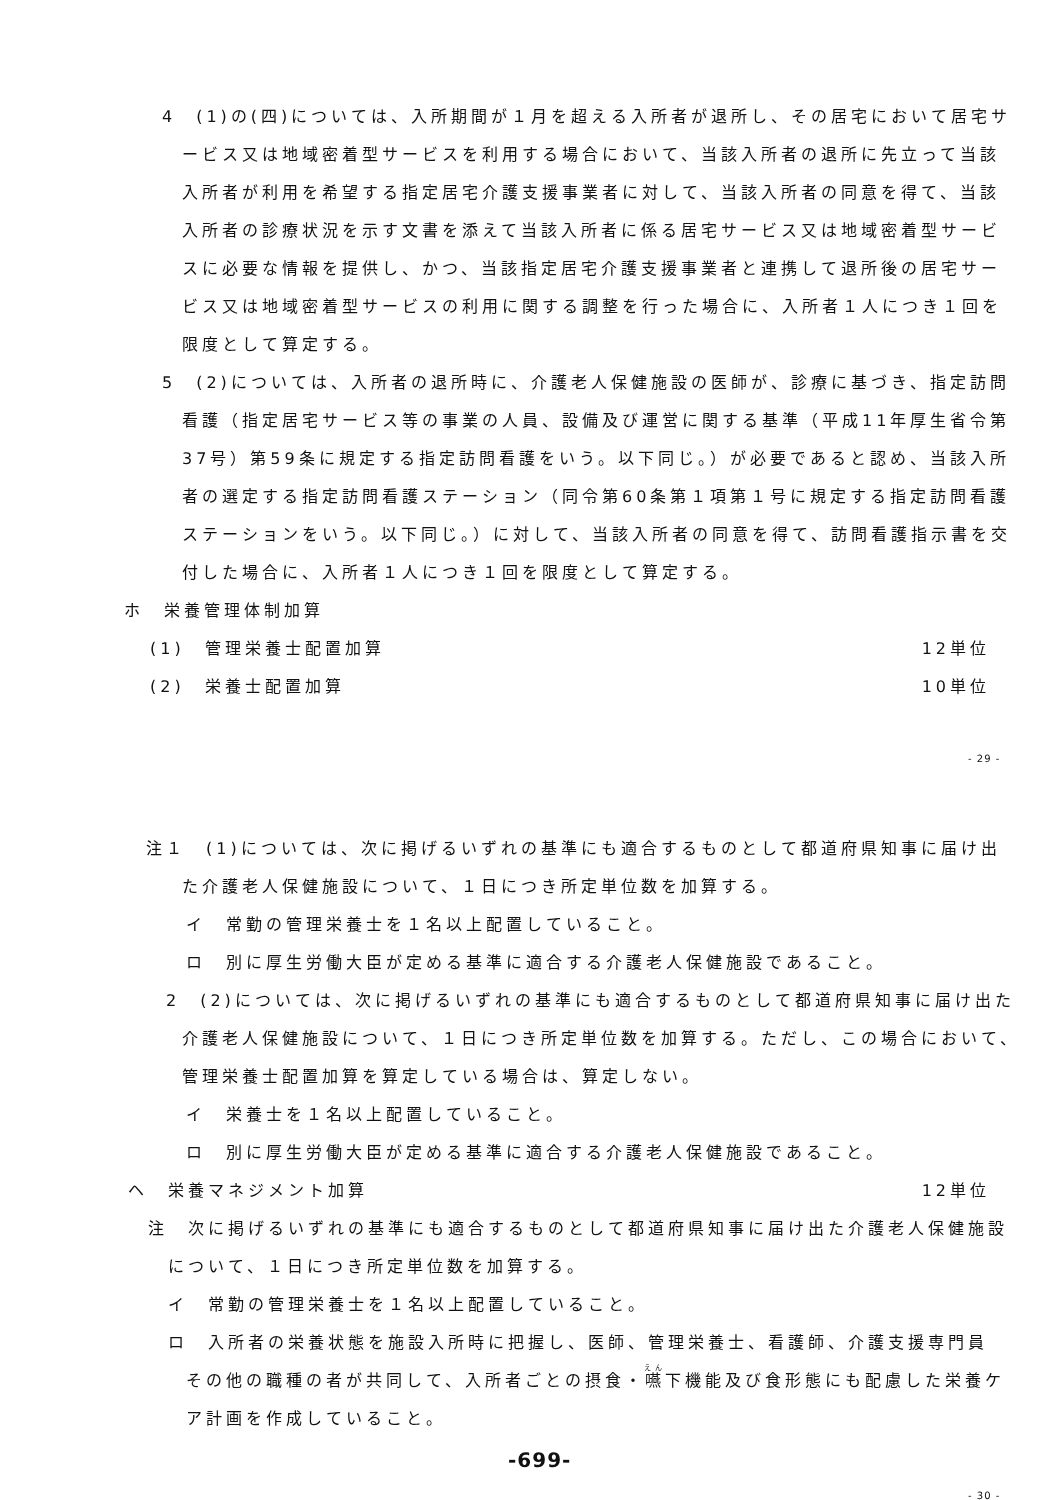4　(1)の(四)については、入所期間が１月を超える入所者が退所し、その居宅において居宅サービス又は地域密着型サービスを利用する場合において、当該入所者の退所に先立って当該入所者が利用を希望する指定居宅介護支援事業者に対して、当該入所者の同意を得て、当該入所者の診療状況を示す文書を添えて当該入所者に係る居宅サービス又は地域密着型サービスに必要な情報を提供し、かつ、当該指定居宅介護支援事業者と連携して退所後の居宅サービス又は地域密着型サービスの利用に関する調整を行った場合に、入所者１人につき１回を限度として算定する。
5　(2)については、入所者の退所時に、介護老人保健施設の医師が、診療に基づき、指定訪問看護（指定居宅サービス等の事業の人員、設備及び運営に関する基準（平成11年厚生省令第37号）第59条に規定する指定訪問看護をいう。以下同じ。）が必要であると認め、当該入所者の選定する指定訪問看護ステーション（同令第60条第１項第１号に規定する指定訪問看護ステーションをいう。以下同じ。）に対して、当該入所者の同意を得て、訪問看護指示書を交付した場合に、入所者１人につき１回を限度として算定する。
ホ　栄養管理体制加算
(1)　管理栄養士配置加算 12単位
(2)　栄養士配置加算 10単位
- 29 -
注１　(1)については、次に掲げるいずれの基準にも適合するものとして都道府県知事に届け出た介護老人保健施設について、１日につき所定単位数を加算する。
イ　常勤の管理栄養士を１名以上配置していること。
ロ　別に厚生労働大臣が定める基準に適合する介護老人保健施設であること。
2　(2)については、次に掲げるいずれの基準にも適合するものとして都道府県知事に届け出た介護老人保健施設について、１日につき所定単位数を加算する。ただし、この場合において、管理栄養士配置加算を算定している場合は、算定しない。
イ　栄養士を１名以上配置していること。
ロ　別に厚生労働大臣が定める基準に適合する介護老人保健施設であること。
ヘ　栄養マネジメント加算 12単位
注　次に掲げるいずれの基準にも適合するものとして都道府県知事に届け出た介護老人保健施設について、１日につき所定単位数を加算する。
イ　常勤の管理栄養士を１名以上配置していること。
ロ　入所者の栄養状態を施設入所時に把握し、医師、管理栄養士、看護師、介護支援専門員その他の職種の者が共同して、入所者ごとの摂食・嚥下機能及び食形態にも配慮した栄養ケア計画を作成していること。
-699-
- 30 -